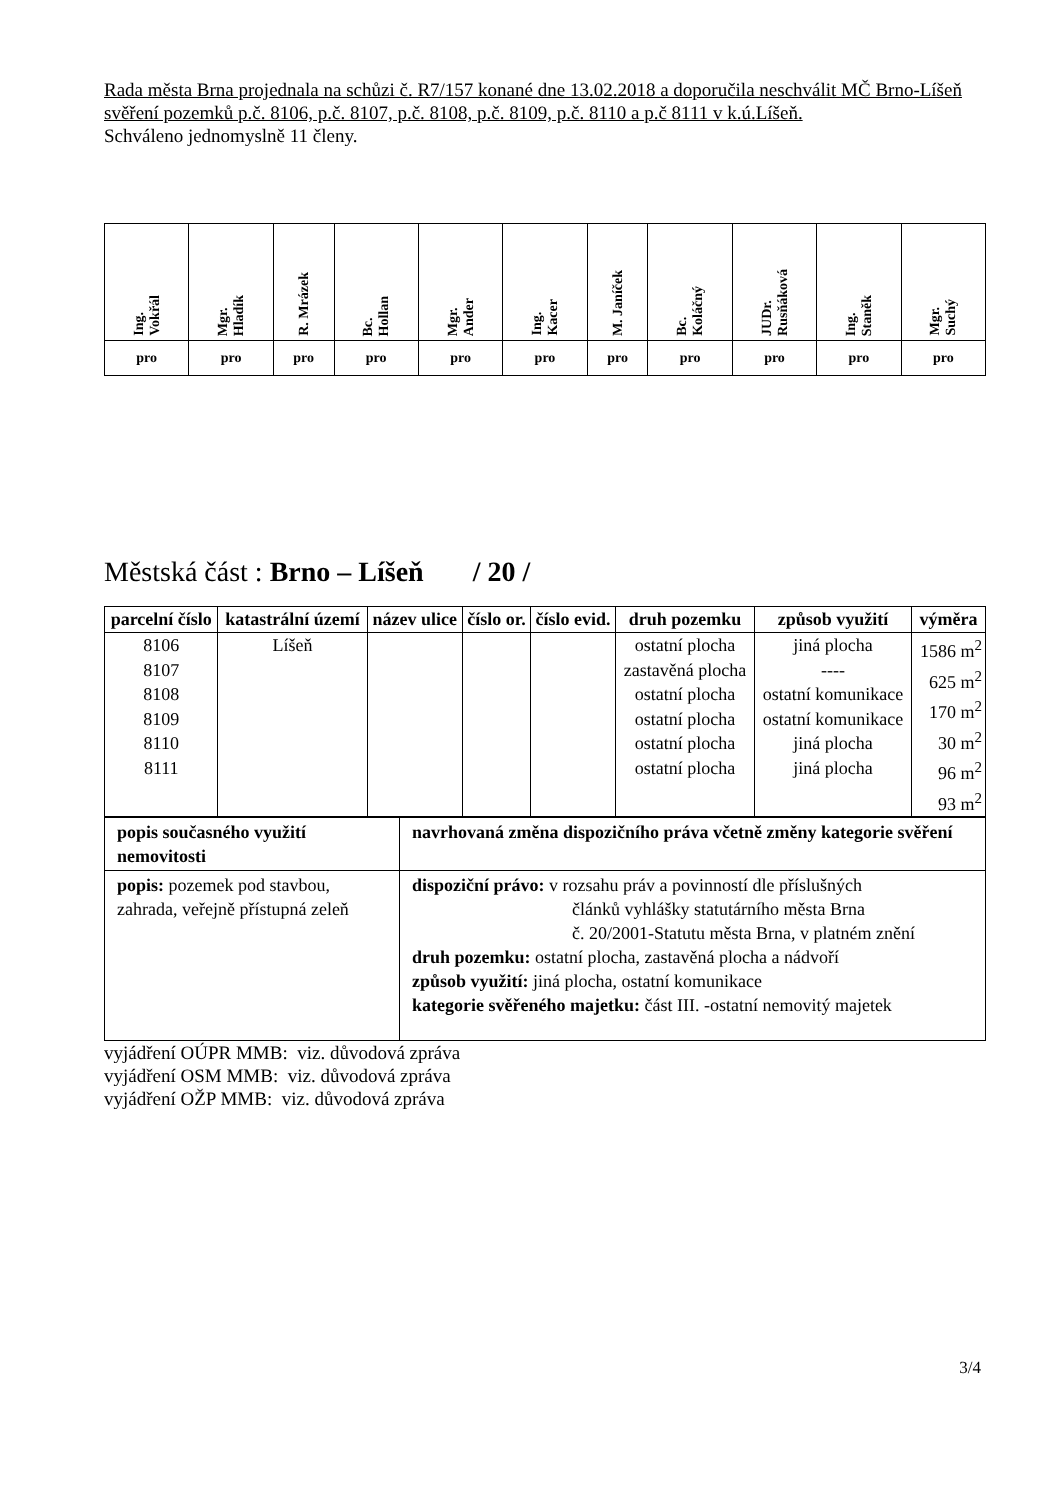Rada města Brna projednala na schůzi č. R7/157 konané dne 13.02.2018 a doporučila neschválit MČ Brno-Líšeň svěření pozemků p.č. 8106, p.č. 8107, p.č. 8108, p.č. 8109, p.č. 8110 a p.č 8111 v k.ú.Líšeň.
Schváleno jednomyslně 11 členy.
| Ing. Vokřál | Mgr. Hladík | R. Mrázek | Bc. Hollan | Mgr. Ander | Ing. Kacer | M. Janíček | Bc. Koláčný | JUDr. Rusňáková | Ing. Staněk | Mgr. Suchý |
| --- | --- | --- | --- | --- | --- | --- | --- | --- | --- | --- |
| pro | pro | pro | pro | pro | pro | pro | pro | pro | pro | pro |
Městská část : Brno – Líšeň / 20 /
| parcelní číslo | katastrální území | název ulice | číslo or. | číslo evid. | druh pozemku | způsob využití | výměra |
| --- | --- | --- | --- | --- | --- | --- | --- |
| 8106 8107 8108 8109 8110 8111 | Líšeň | | | | ostatní plocha zastavěná plocha ostatní plocha ostatní plocha ostatní plocha ostatní plocha | jiná plocha ---- ostatní komunikace ostatní komunikace jiná plocha jiná plocha | 1586 m<sup>2</sup> 625 m<sup>2</sup> 170 m<sup>2</sup> 30 m<sup>2</sup> 96 m<sup>2</sup> 93 m<sup>2</sup> |
| popis současného využití nemovitosti | navrhovaná změna dispozičního práva včetně změny kategorie svěření |
| popis: pozemek pod stavbou, zahrada, veřejně přístupná zeleň | dispoziční právo: v rozsahu práv a povinností dle příslušných článků vyhlášky statutárního města Brna č. 20/2001-Statutu města Brna, v platném znění druh pozemku: ostatní plocha, zastavěná plocha a nádvoří způsob využití: jiná plocha, ostatní komunikace kategorie svěřeného majetku: část III. -ostatní nemovitý majetek |
vyjádření OÚPR MMB: viz. důvodová zpráva
vyjádření OSM MMB: viz. důvodová zpráva
vyjádření OŽP MMB: viz. důvodová zpráva
3/4